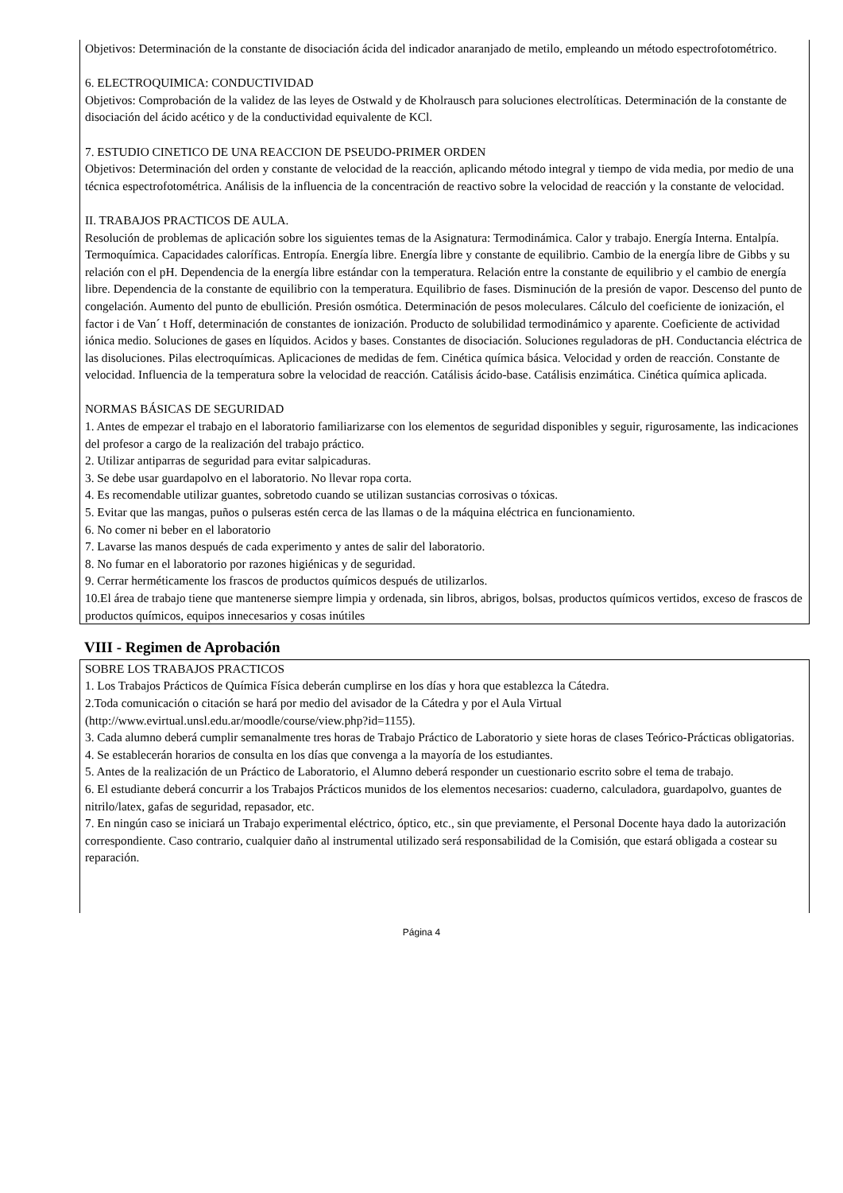Objetivos: Determinación de la constante de disociación ácida del indicador anaranjado de metilo, empleando un método espectrofotométrico.
6. ELECTROQUIMICA: CONDUCTIVIDAD
Objetivos: Comprobación de la validez de las leyes de Ostwald y de Kholrausch para soluciones electrolíticas. Determinación de la constante de disociación del ácido acético y de la conductividad equivalente de KCl.
7. ESTUDIO CINETICO DE UNA REACCION DE PSEUDO-PRIMER ORDEN
Objetivos: Determinación del orden y constante de velocidad de la reacción, aplicando método integral y tiempo de vida media, por medio de una técnica espectrofotométrica. Análisis de la influencia de la concentración de reactivo sobre la velocidad de reacción y la constante de velocidad.
II. TRABAJOS PRACTICOS DE AULA.
Resolución de problemas de aplicación sobre los siguientes temas de la Asignatura: Termodinámica. Calor y trabajo. Energía Interna. Entalpía. Termoquímica. Capacidades caloríficas. Entropía. Energía libre. Energía libre y constante de equilibrio. Cambio de la energía libre de Gibbs y su relación con el pH. Dependencia de la energía libre estándar con la temperatura. Relación entre la constante de equilibrio y el cambio de energía libre. Dependencia de la constante de equilibrio con la temperatura. Equilibrio de fases. Disminución de la presión de vapor. Descenso del punto de congelación. Aumento del punto de ebullición. Presión osmótica. Determinación de pesos moleculares. Cálculo del coeficiente de ionización, el factor i de Van´ t Hoff, determinación de constantes de ionización. Producto de solubilidad termodinámico y aparente. Coeficiente de actividad iónica medio. Soluciones de gases en líquidos. Acidos y bases. Constantes de disociación. Soluciones reguladoras de pH. Conductancia eléctrica de las disoluciones. Pilas electroquímicas. Aplicaciones de medidas de fem. Cinética química básica. Velocidad y orden de reacción. Constante de velocidad. Influencia de la temperatura sobre la velocidad de reacción. Catálisis ácido-base. Catálisis enzimática. Cinética química aplicada.
NORMAS BÁSICAS DE SEGURIDAD
1. Antes de empezar el trabajo en el laboratorio familiarizarse con los elementos de seguridad disponibles y seguir, rigurosamente, las indicaciones del profesor a cargo de la realización del trabajo práctico.
2. Utilizar antiparras de seguridad para evitar salpicaduras.
3. Se debe usar guardapolvo en el laboratorio. No llevar ropa corta.
4. Es recomendable utilizar guantes, sobretodo cuando se utilizan sustancias corrosivas o tóxicas.
5. Evitar que las mangas, puños o pulseras estén cerca de las llamas o de la máquina eléctrica en funcionamiento.
6. No comer ni beber en el laboratorio
7. Lavarse las manos después de cada experimento y antes de salir del laboratorio.
8. No fumar en el laboratorio por razones higiénicas y de seguridad.
9. Cerrar herméticamente los frascos de productos químicos después de utilizarlos.
10.El área de trabajo tiene que mantenerse siempre limpia y ordenada, sin libros, abrigos, bolsas, productos químicos vertidos, exceso de frascos de productos químicos, equipos innecesarios y cosas inútiles
VIII - Regimen de Aprobación
SOBRE LOS TRABAJOS PRACTICOS
1. Los Trabajos Prácticos de Química Física deberán cumplirse en los días y hora que establezca la Cátedra.
2.Toda comunicación o citación se hará por medio del avisador de la Cátedra y por el Aula Virtual (http://www.evirtual.unsl.edu.ar/moodle/course/view.php?id=1155).
3. Cada alumno deberá cumplir semanalmente tres horas de Trabajo Práctico de Laboratorio y siete horas de clases Teórico-Prácticas obligatorias.
4. Se establecerán horarios de consulta en los días que convenga a la mayoría de los estudiantes.
5. Antes de la realización de un Práctico de Laboratorio, el Alumno deberá responder un cuestionario escrito sobre el tema de trabajo.
6. El estudiante deberá concurrir a los Trabajos Prácticos munidos de los elementos necesarios: cuaderno, calculadora, guardapolvo, guantes de nitrilo/latex, gafas de seguridad, repasador, etc.
7. En ningún caso se iniciará un Trabajo experimental eléctrico, óptico, etc., sin que previamente, el Personal Docente haya dado la autorización correspondiente. Caso contrario, cualquier daño al instrumental utilizado será responsabilidad de la Comisión, que estará obligada a costear su reparación.
Página 4